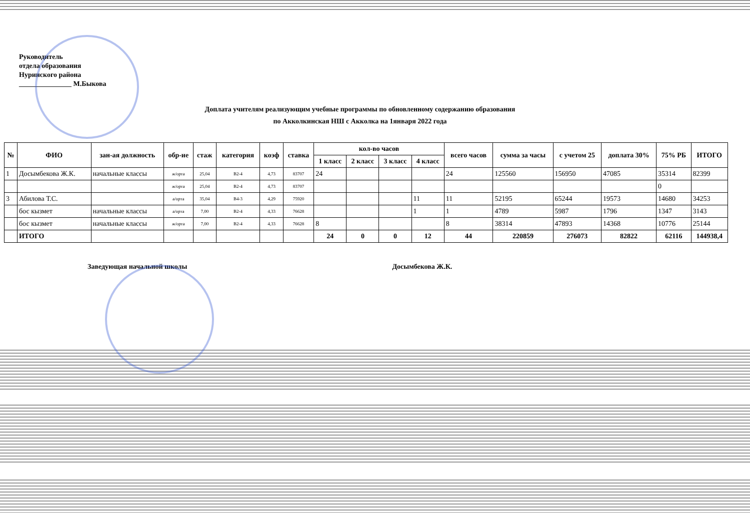Руководитель
отдела образования
Нуринского района
_______________ М.Быкова
Доплата учителям реализующим учебные программы по обновленному содержанию образования
по Акколкинская НШ с Акколка на 1января 2022 года
| № | ФИО | зан-ая должность | обр-ие | стаж | категория | коэф | ставка | кол-во часов | | | | всего часов | сумма за часы | с учетом 25 | доплата 30% | 75% РБ | ИТОГО |
| --- | --- | --- | --- | --- | --- | --- | --- | --- | --- | --- | --- | --- | --- | --- | --- | --- | --- |
| | | | | | | | | 1 класс | 2 класс | 3 класс | 4 класс | | | | | | |
| 1 | Досымбекова Ж.К. | начальные классы | ж/орта | 25,04 | В2-4 | 4,73 | 83707 | 24 | | | | 24 | 125560 | 156950 | 47085 | 35314 | 82399 |
| | | | ж/орта | 25,04 | В2-4 | 4,73 | 83707 | | | | | | | | | 0 | |
| 3 | Абилова Т.С. | | а/орта | 35,04 | В4-3 | 4,29 | 75920 | | | | 11 | 11 | 52195 | 65244 | 19573 | 14680 | 34253 |
| | бос кызмет | начальные классы | а/орта | 7,00 | В2-4 | 4,33 | 76628 | | | | 1 | 1 | 4789 | 5987 | 1796 | 1347 | 3143 |
| | бос кызмет | начальные классы | ж/орта | 7,00 | В2-4 | 4,33 | 76628 | 8 | | | | 8 | 38314 | 47893 | 14368 | 10776 | 25144 |
| | ИТОГО | | | | | | | 24 | 0 | 0 | 12 | 44 | 220859 | 276073 | 82822 | 62116 | 144938,4 |
Заведующая начальной школы Досымбекова Ж.К.